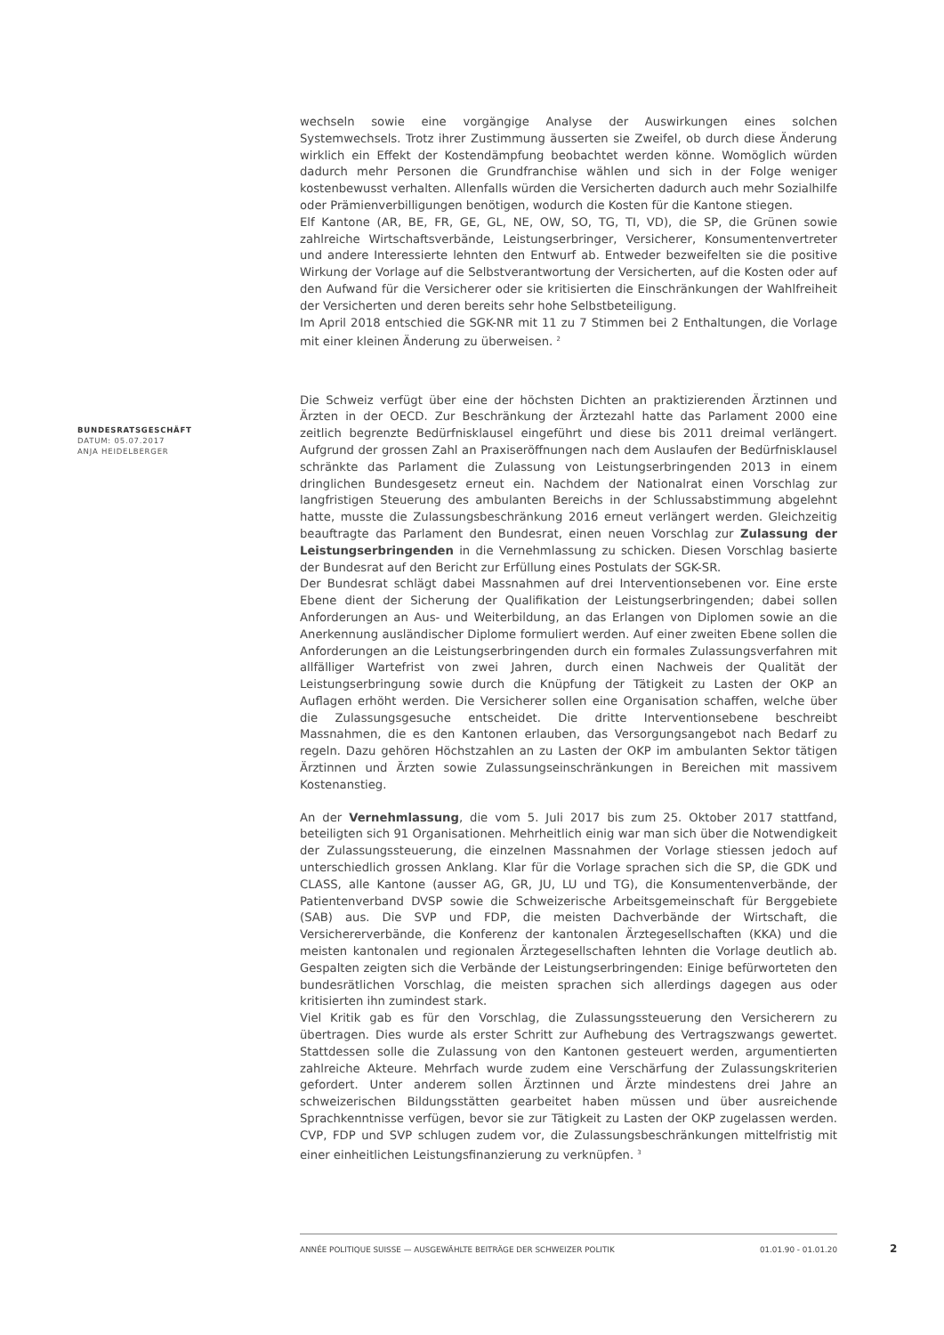wechseln sowie eine vorgängige Analyse der Auswirkungen eines solchen Systemwechsels. Trotz ihrer Zustimmung äusserten sie Zweifel, ob durch diese Änderung wirklich ein Effekt der Kostendämpfung beobachtet werden könne. Womöglich würden dadurch mehr Personen die Grundfranchise wählen und sich in der Folge weniger kostenbewusst verhalten. Allenfalls würden die Versicherten dadurch auch mehr Sozialhilfe oder Prämienverbilligungen benötigen, wodurch die Kosten für die Kantone stiegen.
Elf Kantone (AR, BE, FR, GE, GL, NE, OW, SO, TG, TI, VD), die SP, die Grünen sowie zahlreiche Wirtschaftsverbände, Leistungserbringer, Versicherer, Konsumentenvertreter und andere Interessierte lehnten den Entwurf ab. Entweder bezweifelten sie die positive Wirkung der Vorlage auf die Selbstverantwortung der Versicherten, auf die Kosten oder auf den Aufwand für die Versicherer oder sie kritisierten die Einschränkungen der Wahlfreiheit der Versicherten und deren bereits sehr hohe Selbstbeteiligung.
Im April 2018 entschied die SGK-NR mit 11 zu 7 Stimmen bei 2 Enthaltungen, die Vorlage mit einer kleinen Änderung zu überweisen. <sup>2</sup>
Die Schweiz verfügt über eine der höchsten Dichten an praktizierenden Ärztinnen und Ärzten in der OECD. Zur Beschränkung der Ärztezahl hatte das Parlament 2000 eine zeitlich begrenzte Bedürfnisklausel eingeführt und diese bis 2011 dreimal verlängert. Aufgrund der grossen Zahl an Praxiseröffnungen nach dem Auslaufen der Bedürfnisklausel schränkte das Parlament die Zulassung von Leistungserbringenden 2013 in einem dringlichen Bundesgesetz erneut ein. Nachdem der Nationalrat einen Vorschlag zur langfristigen Steuerung des ambulanten Bereichs in der Schlussabstimmung abgelehnt hatte, musste die Zulassungsbeschränkung 2016 erneut verlängert werden. Gleichzeitig beauftragte das Parlament den Bundesrat, einen neuen Vorschlag zur Zulassung der Leistungserbringenden in die Vernehmlassung zu schicken. Diesen Vorschlag basierte der Bundesrat auf den Bericht zur Erfüllung eines Postulats der SGK-SR.
Der Bundesrat schlägt dabei Massnahmen auf drei Interventionsebenen vor. Eine erste Ebene dient der Sicherung der Qualifikation der Leistungserbringenden; dabei sollen Anforderungen an Aus- und Weiterbildung, an das Erlangen von Diplomen sowie an die Anerkennung ausländischer Diplome formuliert werden. Auf einer zweiten Ebene sollen die Anforderungen an die Leistungserbringenden durch ein formales Zulassungsverfahren mit allfälliger Wartefrist von zwei Jahren, durch einen Nachweis der Qualität der Leistungserbringung sowie durch die Knüpfung der Tätigkeit zu Lasten der OKP an Auflagen erhöht werden. Die Versicherer sollen eine Organisation schaffen, welche über die Zulassungsgesuche entscheidet. Die dritte Interventionsebene beschreibt Massnahmen, die es den Kantonen erlauben, das Versorgungsangebot nach Bedarf zu regeln. Dazu gehören Höchstzahlen an zu Lasten der OKP im ambulanten Sektor tätigen Ärztinnen und Ärzten sowie Zulassungseinschränkungen in Bereichen mit massivem Kostenanstieg.
An der Vernehmlassung, die vom 5. Juli 2017 bis zum 25. Oktober 2017 stattfand, beteiligten sich 91 Organisationen. Mehrheitlich einig war man sich über die Notwendigkeit der Zulassungssteuerung, die einzelnen Massnahmen der Vorlage stiessen jedoch auf unterschiedlich grossen Anklang. Klar für die Vorlage sprachen sich die SP, die GDK und CLASS, alle Kantone (ausser AG, GR, JU, LU und TG), die Konsumentenverbände, der Patientenverband DVSP sowie die Schweizerische Arbeitsgemeinschaft für Berggebiete (SAB) aus. Die SVP und FDP, die meisten Dachverbände der Wirtschaft, die Versichererverbände, die Konferenz der kantonalen Ärztegesellschaften (KKA) und die meisten kantonalen und regionalen Ärztegesellschaften lehnten die Vorlage deutlich ab. Gespalten zeigten sich die Verbände der Leistungserbringenden: Einige befürworteten den bundesrätlichen Vorschlag, die meisten sprachen sich allerdings dagegen aus oder kritisierten ihn zumindest stark.
Viel Kritik gab es für den Vorschlag, die Zulassungssteuerung den Versicherern zu übertragen. Dies wurde als erster Schritt zur Aufhebung des Vertragszwangs gewertet. Stattdessen solle die Zulassung von den Kantonen gesteuert werden, argumentierten zahlreiche Akteure. Mehrfach wurde zudem eine Verschärfung der Zulassungskriterien gefordert. Unter anderem sollen Ärztinnen und Ärzte mindestens drei Jahre an schweizerischen Bildungsstätten gearbeitet haben müssen und über ausreichende Sprachkenntnisse verfügen, bevor sie zur Tätigkeit zu Lasten der OKP zugelassen werden. CVP, FDP und SVP schlugen zudem vor, die Zulassungsbeschränkungen mittelfristig mit einer einheitlichen Leistungsfinanzierung zu verknüpfen. <sup>3</sup>
BUNDESRATSGESCHÄFT
DATUM: 05.07.2017
ANJA HEIDELBERGER
ANNÉE POLITIQUE SUISSE — AUSGEWÄHLTE BEITRÄGE DER SCHWEIZER POLITIK 01.01.90 - 01.01.20
2